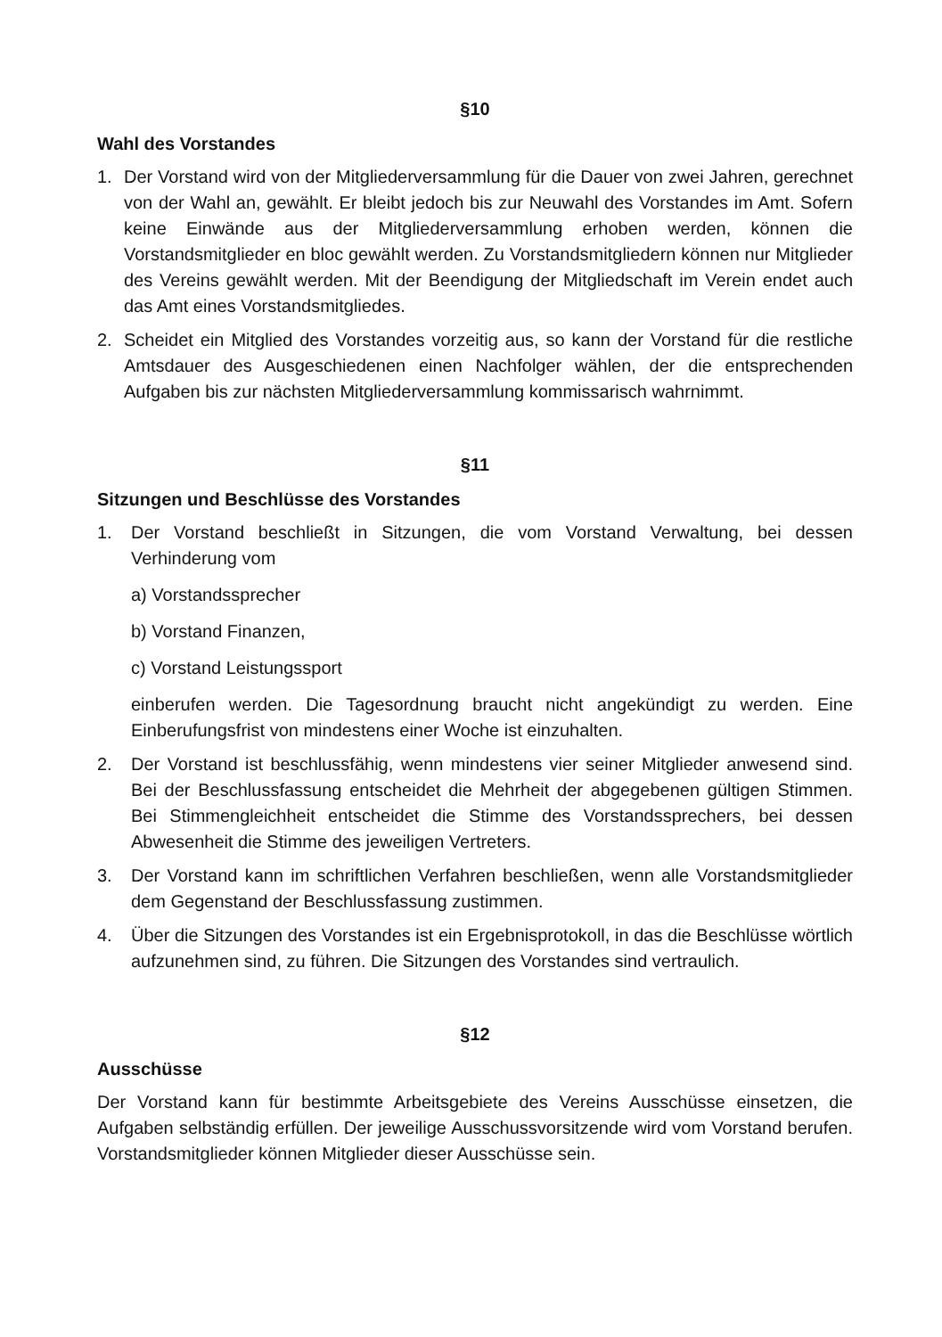§10
Wahl des Vorstandes
1. Der Vorstand wird von der Mitgliederversammlung für die Dauer von zwei Jahren, gerechnet von der Wahl an, gewählt. Er bleibt jedoch bis zur Neuwahl des Vorstandes im Amt. Sofern keine Einwände aus der Mitgliederversammlung erhoben werden, können die Vorstandsmitglieder en bloc gewählt werden. Zu Vorstandsmitgliedern können nur Mitglieder des Vereins gewählt werden. Mit der Beendigung der Mitgliedschaft im Verein endet auch das Amt eines Vorstandsmitgliedes.
2. Scheidet ein Mitglied des Vorstandes vorzeitig aus, so kann der Vorstand für die restliche Amtsdauer des Ausgeschiedenen einen Nachfolger wählen, der die entsprechenden Aufgaben bis zur nächsten Mitgliederversammlung kommissarisch wahrnimmt.
§11
Sitzungen und Beschlüsse des Vorstandes
1. Der Vorstand beschließt in Sitzungen, die vom Vorstand Verwaltung, bei dessen Verhinderung vom
a) Vorstandssprecher
b) Vorstand Finanzen,
c) Vorstand Leistungssport
einberufen werden. Die Tagesordnung braucht nicht angekündigt zu werden. Eine Einberufungsfrist von mindestens einer Woche ist einzuhalten.
2. Der Vorstand ist beschlussfähig, wenn mindestens vier seiner Mitglieder anwesend sind. Bei der Beschlussfassung entscheidet die Mehrheit der abgegebenen gültigen Stimmen. Bei Stimmengleichheit entscheidet die Stimme des Vorstandssprechers, bei dessen Abwesenheit die Stimme des jeweiligen Vertreters.
3. Der Vorstand kann im schriftlichen Verfahren beschließen, wenn alle Vorstandsmitglieder dem Gegenstand der Beschlussfassung zustimmen.
4. Über die Sitzungen des Vorstandes ist ein Ergebnisprotokoll, in das die Beschlüsse wörtlich aufzunehmen sind, zu führen. Die Sitzungen des Vorstandes sind vertraulich.
§12
Ausschüsse
Der Vorstand kann für bestimmte Arbeitsgebiete des Vereins Ausschüsse einsetzen, die Aufgaben selbständig erfüllen. Der jeweilige Ausschussvorsitzende wird vom Vorstand berufen. Vorstandsmitglieder können Mitglieder dieser Ausschüsse sein.